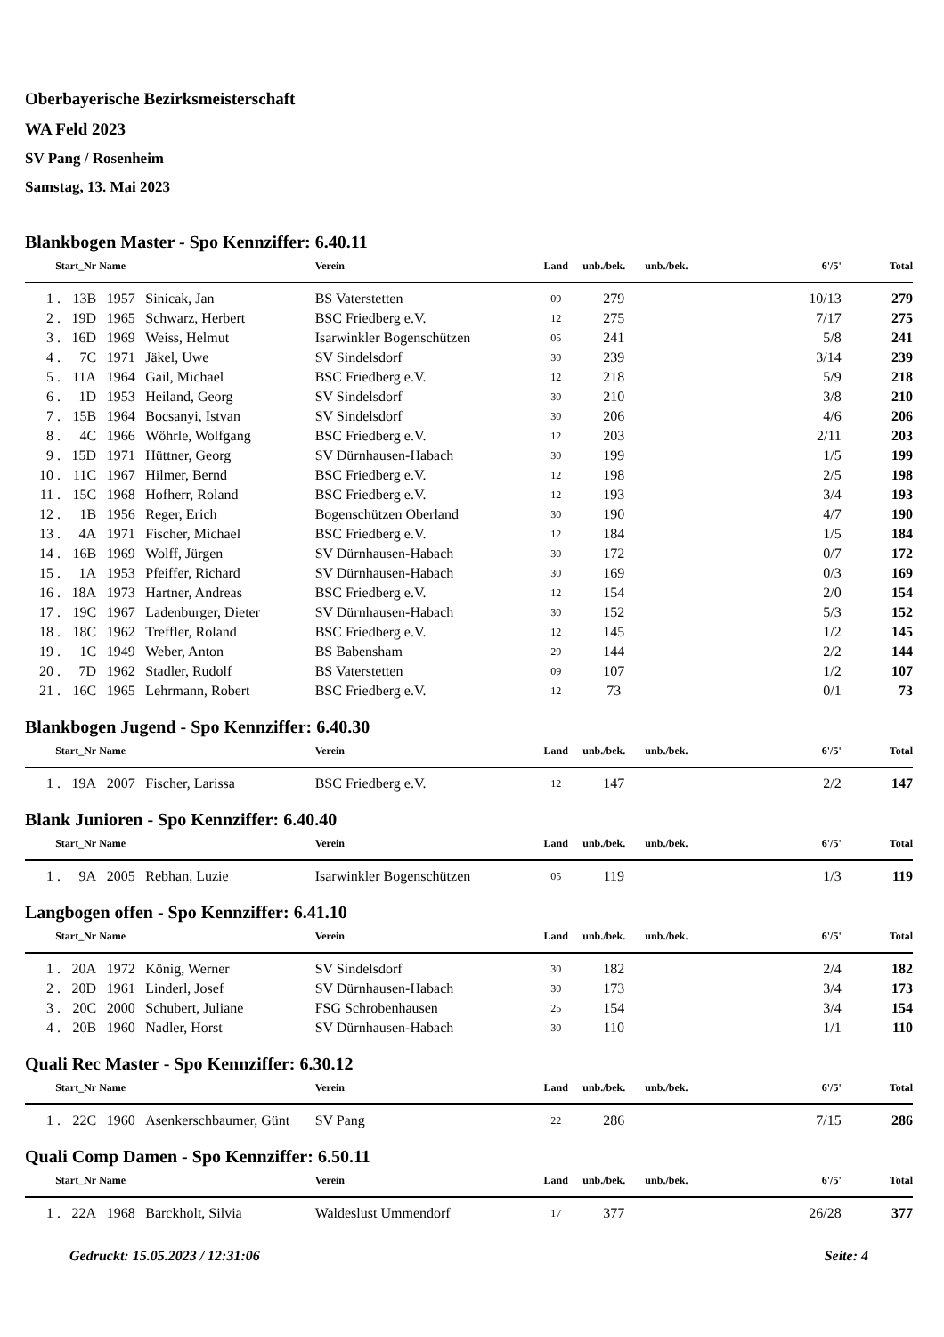Oberbayerische Bezirksmeisterschaft
WA Feld 2023
SV Pang / Rosenheim
Samstag, 13. Mai 2023
Blankbogen Master - Spo Kennziffer: 6.40.11
| Start_Nr | | Name | | Verein | Land | unb./bek. | unb./bek. | 6'/5' | Total |
| --- | --- | --- | --- | --- | --- | --- | --- | --- | --- |
| 1 . | 13B | 1957 | Sinicak, Jan | BS Vaterstetten | 09 | 279 | | 10/13 | 279 |
| 2 . | 19D | 1965 | Schwarz, Herbert | BSC Friedberg e.V. | 12 | 275 | | 7/17 | 275 |
| 3 . | 16D | 1969 | Weiss, Helmut | Isarwinkler Bogenschützen | 05 | 241 | | 5/8 | 241 |
| 4 . | 7C | 1971 | Jäkel, Uwe | SV Sindelsdorf | 30 | 239 | | 3/14 | 239 |
| 5 . | 11A | 1964 | Gail, Michael | BSC Friedberg e.V. | 12 | 218 | | 5/9 | 218 |
| 6 . | 1D | 1953 | Heiland, Georg | SV Sindelsdorf | 30 | 210 | | 3/8 | 210 |
| 7 . | 15B | 1964 | Bocsanyi, Istvan | SV Sindelsdorf | 30 | 206 | | 4/6 | 206 |
| 8 . | 4C | 1966 | Wöhrle, Wolfgang | BSC Friedberg e.V. | 12 | 203 | | 2/11 | 203 |
| 9 . | 15D | 1971 | Hüttner, Georg | SV Dürnhausen-Habach | 30 | 199 | | 1/5 | 199 |
| 10 . | 11C | 1967 | Hilmer, Bernd | BSC Friedberg e.V. | 12 | 198 | | 2/5 | 198 |
| 11 . | 15C | 1968 | Hofherr, Roland | BSC Friedberg e.V. | 12 | 193 | | 3/4 | 193 |
| 12 . | 1B | 1956 | Reger, Erich | Bogenschützen Oberland | 30 | 190 | | 4/7 | 190 |
| 13 . | 4A | 1971 | Fischer, Michael | BSC Friedberg e.V. | 12 | 184 | | 1/5 | 184 |
| 14 . | 16B | 1969 | Wolff, Jürgen | SV Dürnhausen-Habach | 30 | 172 | | 0/7 | 172 |
| 15 . | 1A | 1953 | Pfeiffer, Richard | SV Dürnhausen-Habach | 30 | 169 | | 0/3 | 169 |
| 16 . | 18A | 1973 | Hartner, Andreas | BSC Friedberg e.V. | 12 | 154 | | 2/0 | 154 |
| 17 . | 19C | 1967 | Ladenburger, Dieter | SV Dürnhausen-Habach | 30 | 152 | | 5/3 | 152 |
| 18 . | 18C | 1962 | Treffler, Roland | BSC Friedberg e.V. | 12 | 145 | | 1/2 | 145 |
| 19 . | 1C | 1949 | Weber, Anton | BS Babensham | 29 | 144 | | 2/2 | 144 |
| 20 . | 7D | 1962 | Stadler, Rudolf | BS Vaterstetten | 09 | 107 | | 1/2 | 107 |
| 21 . | 16C | 1965 | Lehrmann, Robert | BSC Friedberg e.V. | 12 | 73 | | 0/1 | 73 |
Blankbogen Jugend - Spo Kennziffer: 6.40.30
| Start_Nr | | Name | | Verein | Land | unb./bek. | unb./bek. | 6'/5' | Total |
| --- | --- | --- | --- | --- | --- | --- | --- | --- | --- |
| 1 . | 19A | 2007 | Fischer, Larissa | BSC Friedberg e.V. | 12 | 147 | | 2/2 | 147 |
Blank Junioren - Spo Kennziffer: 6.40.40
| Start_Nr | | Name | | Verein | Land | unb./bek. | unb./bek. | 6'/5' | Total |
| --- | --- | --- | --- | --- | --- | --- | --- | --- | --- |
| 1 . | 9A | 2005 | Rebhan, Luzie | Isarwinkler Bogenschützen | 05 | 119 | | 1/3 | 119 |
Langbogen offen - Spo Kennziffer: 6.41.10
| Start_Nr | | Name | | Verein | Land | unb./bek. | unb./bek. | 6'/5' | Total |
| --- | --- | --- | --- | --- | --- | --- | --- | --- | --- |
| 1 . | 20A | 1972 | König, Werner | SV Sindelsdorf | 30 | 182 | | 2/4 | 182 |
| 2 . | 20D | 1961 | Linderl, Josef | SV Dürnhausen-Habach | 30 | 173 | | 3/4 | 173 |
| 3 . | 20C | 2000 | Schubert, Juliane | FSG Schrobenhausen | 25 | 154 | | 3/4 | 154 |
| 4 . | 20B | 1960 | Nadler, Horst | SV Dürnhausen-Habach | 30 | 110 | | 1/1 | 110 |
Quali Rec Master - Spo Kennziffer: 6.30.12
| Start_Nr | | Name | | Verein | Land | unb./bek. | unb./bek. | 6'/5' | Total |
| --- | --- | --- | --- | --- | --- | --- | --- | --- | --- |
| 1 . | 22C | 1960 | Asenkerschbaumer, Günt | SV Pang | 22 | 286 | | 7/15 | 286 |
Quali Comp Damen - Spo Kennziffer: 6.50.11
| Start_Nr | | Name | | Verein | Land | unb./bek. | unb./bek. | 6'/5' | Total |
| --- | --- | --- | --- | --- | --- | --- | --- | --- | --- |
| 1 . | 22A | 1968 | Barckholt, Silvia | Waldeslust Ummendorf | 17 | 377 | | 26/28 | 377 |
Gedruckt: 15.05.2023 / 12:31:06 Seite: 4